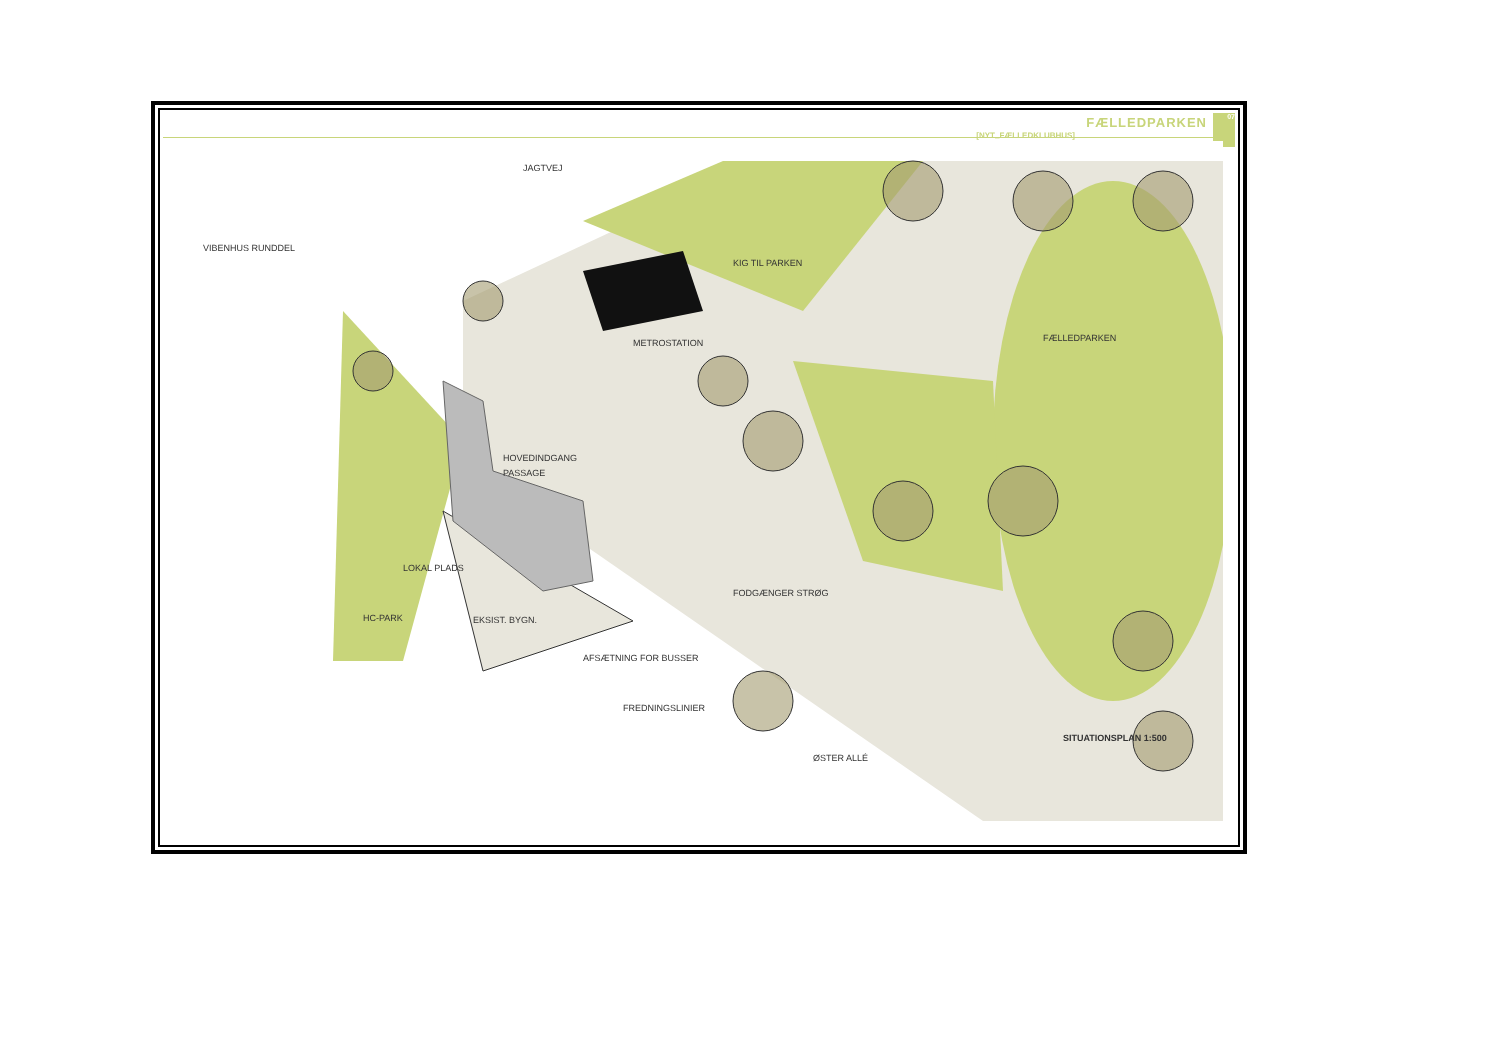FÆLLEDPARKEN
[NYT_FÆLLEDKLUBHUS]
07
JAGTVEJ
VIBENHUS RUNDDEL
KIG TIL PARKEN
METROSTATION
FÆLLEDPARKEN
HOVEDINDGANG
PASSAGE
LOKAL PLADS
FODGÆNGER STRØG
HC-PARK
EKSIST. BYGN.
AFSÆTNING FOR BUSSER
FREDNINGSLINIER
ØSTER ALLÉ
SITUATIONSPLAN 1:500